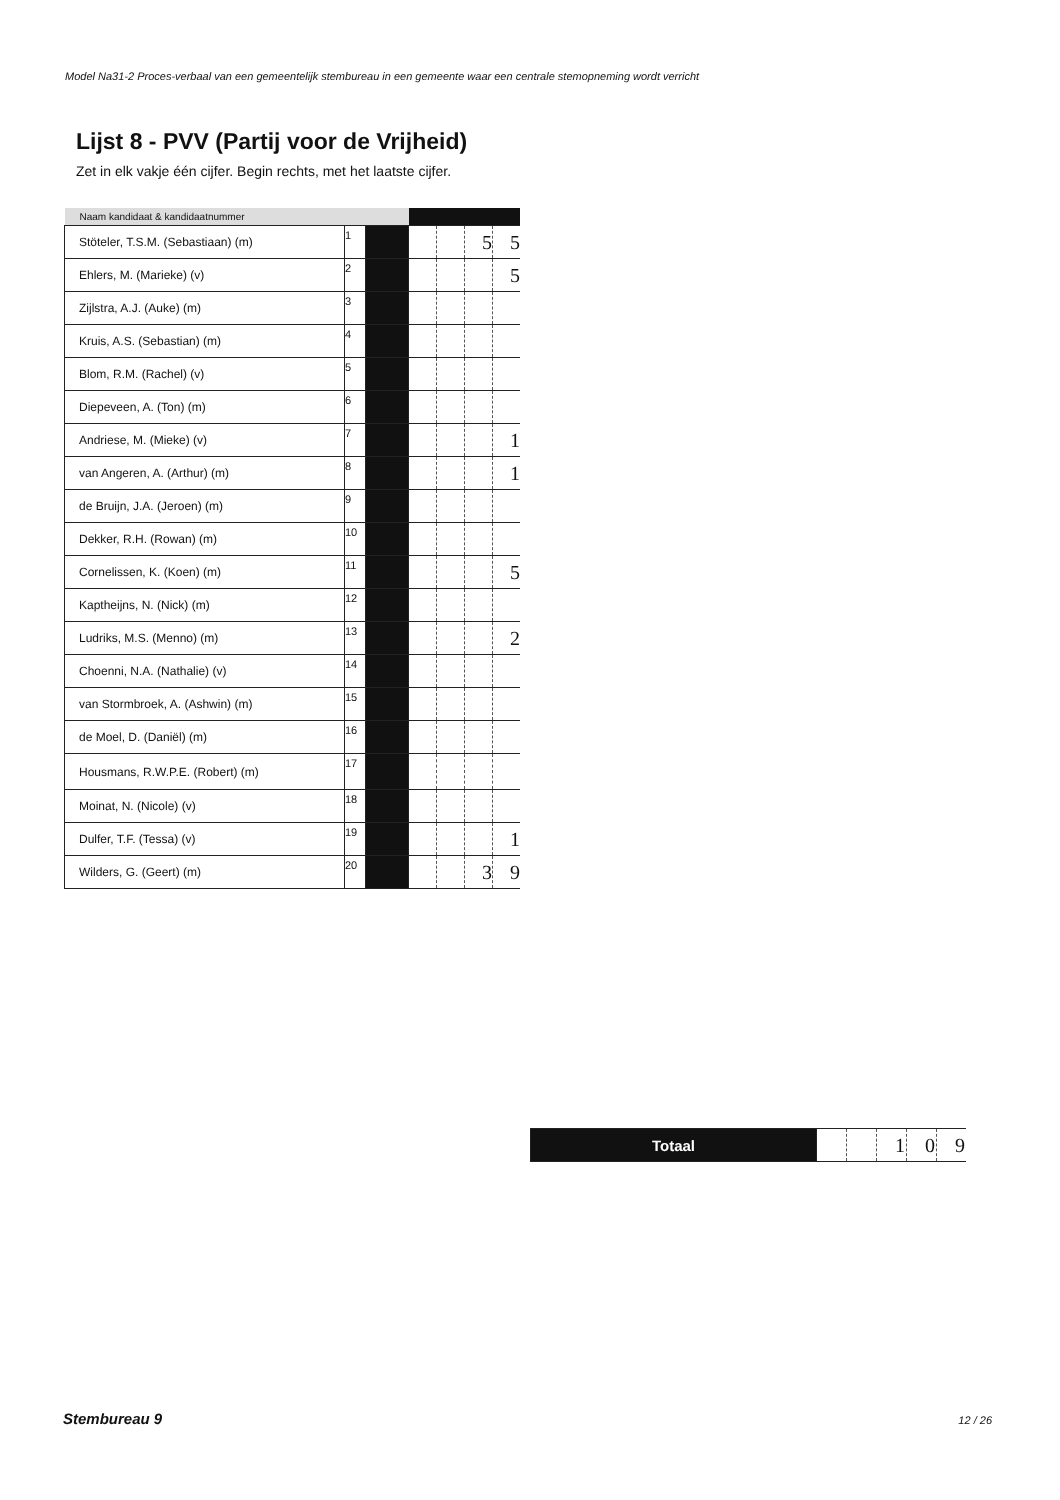Model Na31-2 Proces-verbaal van een gemeentelijk stembureau in een gemeente waar een centrale stemopneming wordt verricht
Lijst 8 - PVV (Partij voor de Vrijheid)
Zet in elk vakje één cijfer. Begin rechts, met het laatste cijfer.
| Naam kandidaat & kandidaatnummer | | | | | | |
| --- | --- | --- | --- | --- | --- | --- |
| Stöteler, T.S.M. (Sebastiaan) (m) | 1 | | | | 5 | 5 |
| Ehlers, M. (Marieke) (v) | 2 | | | | | 5 |
| Zijlstra, A.J. (Auke) (m) | 3 | | | | | |
| Kruis, A.S. (Sebastian) (m) | 4 | | | | | |
| Blom, R.M. (Rachel) (v) | 5 | | | | | |
| Diepeveen, A. (Ton) (m) | 6 | | | | | |
| Andriese, M. (Mieke) (v) | 7 | | | | | 1 |
| van Angeren, A. (Arthur) (m) | 8 | | | | | 1 |
| de Bruijn, J.A. (Jeroen) (m) | 9 | | | | | |
| Dekker, R.H. (Rowan) (m) | 10 | | | | | |
| Cornelissen, K. (Koen) (m) | 11 | | | | | 5 |
| Kaptheijns, N. (Nick) (m) | 12 | | | | | |
| Ludriks, M.S. (Menno) (m) | 13 | | | | | 2 |
| Choenni, N.A. (Nathalie) (v) | 14 | | | | | |
| van Stormbroek, A. (Ashwin) (m) | 15 | | | | | |
| de Moel, D. (Daniël) (m) | 16 | | | | | |
| Housmans, R.W.P.E. (Robert) (m) | 17 | | | | | |
| Moinat, N. (Nicole) (v) | 18 | | | | | |
| Dulfer, T.F. (Tessa) (v) | 19 | | | | | 1 |
| Wilders, G. (Geert) (m) | 20 | | | | 3 | 9 |
| Totaal | | | 1 | 0 | 9 |
Stembureau 9 12 / 26